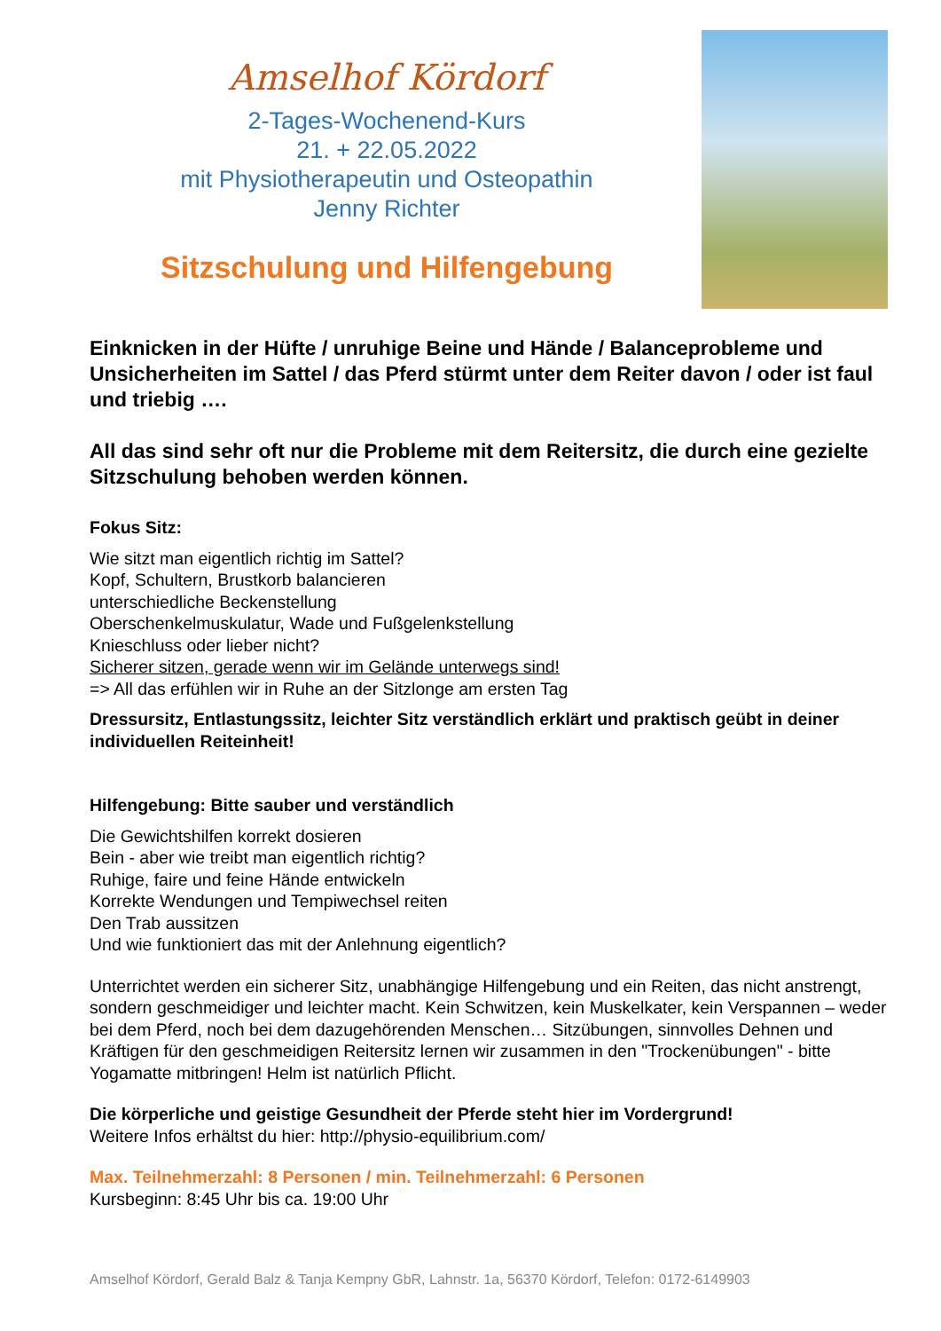Amselhof Kördorf
2-Tages-Wochenend-Kurs
21. + 22.05.2022
mit Physiotherapeutin und Osteopathin
Jenny Richter
Sitzschulung und Hilfengebung
Einknicken in der Hüfte / unruhige Beine und Hände / Balanceprobleme und Unsicherheiten im Sattel / das Pferd stürmt unter dem Reiter davon / oder ist faul und triebig ….
All das sind sehr oft nur die Probleme mit dem Reitersitz, die durch eine gezielte Sitzschulung behoben werden können.
Fokus Sitz:
Wie sitzt man eigentlich richtig im Sattel?
Kopf, Schultern, Brustkorb balancieren
unterschiedliche Beckenstellung
Oberschenkelmuskulatur, Wade und Fußgelenkstellung
Knieschluss oder lieber nicht?
Sicherer sitzen, gerade wenn wir im Gelände unterwegs sind!
=> All das erfühlen wir in Ruhe an der Sitzlonge am ersten Tag
Dressursitz, Entlastungssitz, leichter Sitz verständlich erklärt und praktisch geübt in deiner individuellen Reiteinheit!
Hilfengebung: Bitte sauber und verständlich
Die Gewichtshilfen korrekt dosieren
Bein - aber wie treibt man eigentlich richtig?
Ruhige, faire und feine Hände entwickeln
Korrekte Wendungen und Tempiwechsel reiten
Den Trab aussitzen
Und wie funktioniert das mit der Anlehnung eigentlich?
Unterrichtet werden ein sicherer Sitz, unabhängige Hilfengebung und ein Reiten, das nicht anstrengt, sondern geschmeidiger und leichter macht. Kein Schwitzen, kein Muskelkater, kein Verspannen – weder bei dem Pferd, noch bei dem dazugehörenden Menschen… Sitzübungen, sinnvolles Dehnen und Kräftigen für den geschmeidigen Reitersitz lernen wir zusammen in den "Trockenübungen" - bitte Yogamatte mitbringen! Helm ist natürlich Pflicht.
Die körperliche und geistige Gesundheit der Pferde steht hier im Vordergrund!
Weitere Infos erhältst du hier: http://physio-equilibrium.com/
Max. Teilnehmerzahl: 8 Personen / min. Teilnehmerzahl: 6 Personen
Kursbeginn: 8:45 Uhr bis ca. 19:00 Uhr
Amselhof Kördorf, Gerald Balz & Tanja Kempny GbR, Lahnstr. 1a, 56370 Kördorf, Telefon: 0172-6149903